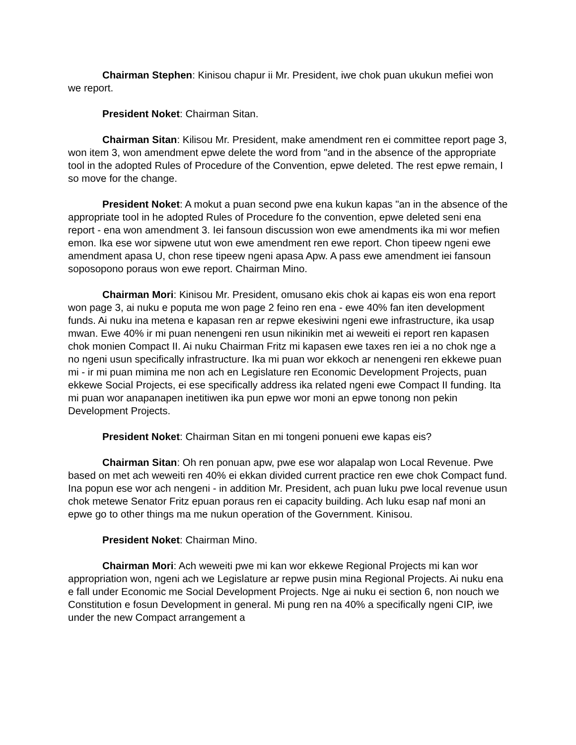Chairman Stephen: Kinisou chapur ii Mr. President, iwe chok puan ukukun mefiei won we report.
President Noket: Chairman Sitan.
Chairman Sitan: Kilisou Mr. President, make amendment ren ei committee report page 3, won item 3, won amendment epwe delete the word from "and in the absence of the appropriate tool in the adopted Rules of Procedure of the Convention, epwe deleted. The rest epwe remain, I so move for the change.
President Noket: A mokut a puan second pwe ena kukun kapas "an in the absence of the appropriate tool in he adopted Rules of Procedure fo the convention, epwe deleted seni ena report - ena won amendment 3. Iei fansoun discussion won ewe amendments ika mi wor mefien emon. Ika ese wor sipwene utut won ewe amendment ren ewe report. Chon tipeew ngeni ewe amendment apasa U, chon rese tipeew ngeni apasa Apw. A pass ewe amendment iei fansoun soposopono poraus won ewe report. Chairman Mino.
Chairman Mori: Kinisou Mr. President, omusano ekis chok ai kapas eis won ena report won page 3, ai nuku e poputa me won page 2 feino ren ena - ewe 40% fan iten development funds. Ai nuku ina metena e kapasan ren ar repwe ekesiwini ngeni ewe infrastructure, ika usap mwan. Ewe 40% ir mi puan nenengeni ren usun nikinikin met ai weweiti ei report ren kapasen chok monien Compact II. Ai nuku Chairman Fritz mi kapasen ewe taxes ren iei a no chok nge a no ngeni usun specifically infrastructure. Ika mi puan wor ekkoch ar nenengeni ren ekkewe puan mi - ir mi puan mimina me non ach en Legislature ren Economic Development Projects, puan ekkewe Social Projects, ei ese specifically address ika related ngeni ewe Compact II funding. Ita mi puan wor anapanapen inetitiwen ika pun epwe wor moni an epwe tonong non pekin Development Projects.
President Noket: Chairman Sitan en mi tongeni ponueni ewe kapas eis?
Chairman Sitan: Oh ren ponuan apw, pwe ese wor alapalap won Local Revenue. Pwe based on met ach weweiti ren 40% ei ekkan divided current practice ren ewe chok Compact fund. Ina popun ese wor ach nengeni - in addition Mr. President, ach puan luku pwe local revenue usun chok metewe Senator Fritz epuan poraus ren ei capacity building. Ach luku esap naf moni an epwe go to other things ma me nukun operation of the Government. Kinisou.
President Noket: Chairman Mino.
Chairman Mori: Ach weweiti pwe mi kan wor ekkewe Regional Projects mi kan wor appropriation won, ngeni ach we Legislature ar repwe pusin mina Regional Projects. Ai nuku ena e fall under Economic me Social Development Projects. Nge ai nuku ei section 6, non nouch we Constitution e fosun Development in general. Mi pung ren na 40% a specifically ngeni CIP, iwe under the new Compact arrangement a